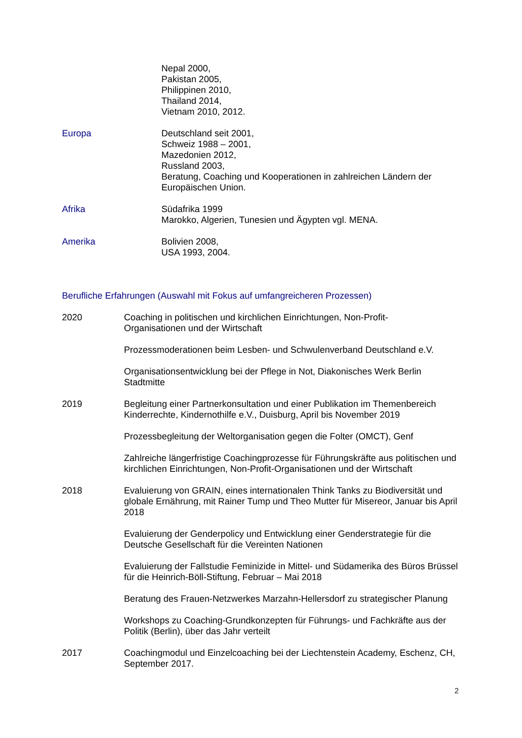Nepal 2000,
Pakistan 2005,
Philippinen 2010,
Thailand 2014,
Vietnam 2010, 2012.
Europa Deutschland seit 2001,
Schweiz 1988 – 2001,
Mazedonien 2012,
Russland 2003,
Beratung, Coaching und Kooperationen in zahlreichen Ländern der Europäischen Union.
Afrika Südafrika 1999
Marokko, Algerien, Tunesien und Ägypten vgl. MENA.
Amerika Bolivien 2008,
USA 1993, 2004.
Berufliche Erfahrungen (Auswahl mit Fokus auf umfangreicheren Prozessen)
2020 Coaching in politischen und kirchlichen Einrichtungen, Non-Profit-
Organisationen und der Wirtschaft
Prozessmoderationen beim Lesben- und Schwulenverband Deutschland e.V.
Organisationsentwicklung bei der Pflege in Not, Diakonisches Werk Berlin Stadtmitte
2019 Begleitung einer Partnerkonsultation und einer Publikation im Themenbereich Kinderrechte, Kindernothilfe e.V., Duisburg, April bis November 2019
Prozessbegleitung der Weltorganisation gegen die Folter (OMCT), Genf
Zahlreiche längerfristige Coachingprozesse für Führungskräfte aus politischen und kirchlichen Einrichtungen, Non-Profit-Organisationen und der Wirtschaft
2018 Evaluierung von GRAIN, eines internationalen Think Tanks zu Biodiversität und globale Ernährung, mit Rainer Tump und Theo Mutter für Misereor, Januar bis April 2018
Evaluierung der Genderpolicy und Entwicklung einer Genderstrategie für die Deutsche Gesellschaft für die Vereinten Nationen
Evaluierung der Fallstudie Feminizide in Mittel- und Südamerika des Büros Brüssel für die Heinrich-Böll-Stiftung, Februar – Mai 2018
Beratung des Frauen-Netzwerkes Marzahn-Hellersdorf zu strategischer Planung
Workshops zu Coaching-Grundkonzepten für Führungs- und Fachkräfte aus der Politik (Berlin), über das Jahr verteilt
2017 Coachingmodul und Einzelcoaching bei der Liechtenstein Academy, Eschenz, CH, September 2017.
2